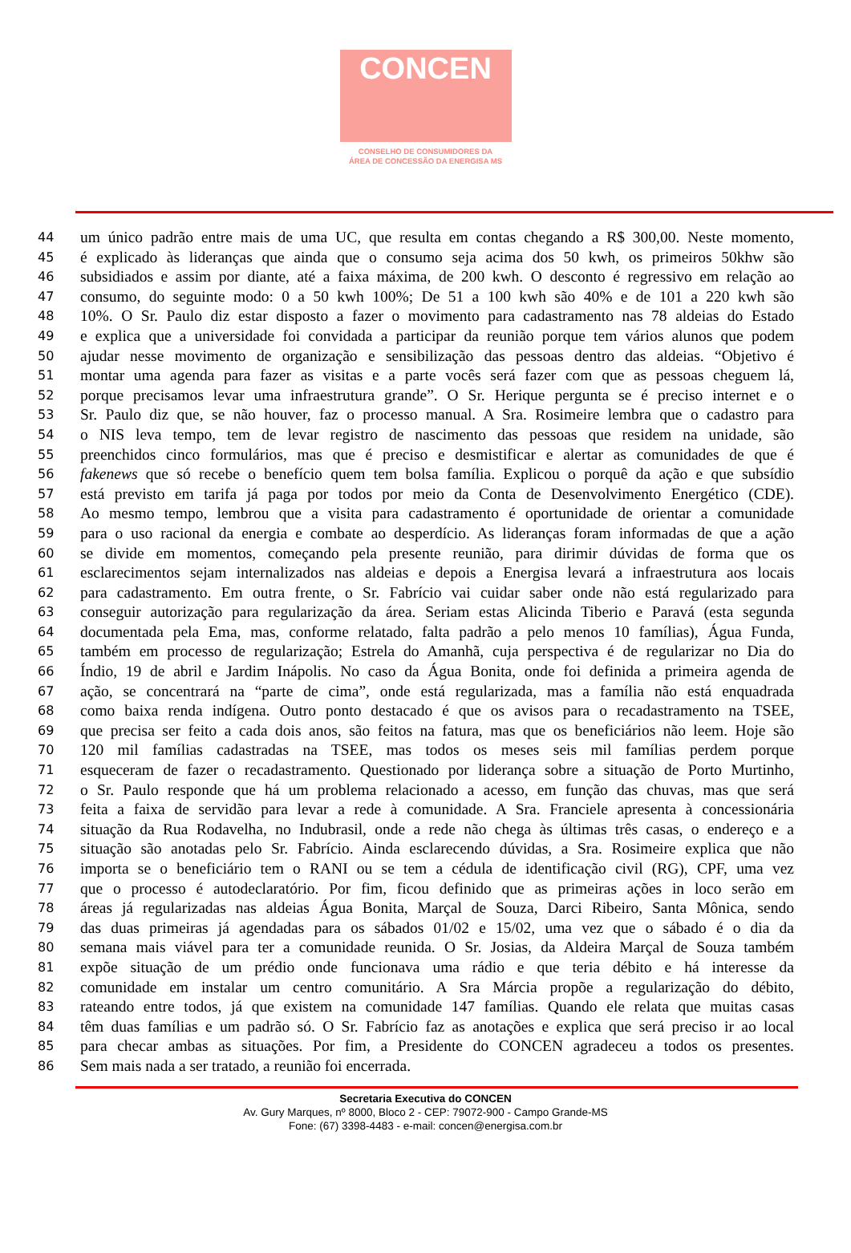CONCEN
CONSELHO DE CONSUMIDORES DA
ÁREA DE CONCESSÃO DA ENERGISA MS
44 um único padrão entre mais de uma UC, que resulta em contas chegando a R$ 300,00. Neste momento,
45 é explicado às lideranças que ainda que o consumo seja acima dos 50 kwh, os primeiros 50khw são
46 subsidiados e assim por diante, até a faixa máxima, de 200 kwh. O desconto é regressivo em relação ao
47 consumo, do seguinte modo: 0 a 50 kwh 100%; De 51 a 100 kwh são 40% e de 101 a 220 kwh são
48 10%. O Sr. Paulo diz estar disposto a fazer o movimento para cadastramento nas 78 aldeias do Estado
49 e explica que a universidade foi convidada a participar da reunião porque tem vários alunos que podem
50 ajudar nesse movimento de organização e sensibilização das pessoas dentro das aldeias. “Objetivo é
51 montar uma agenda para fazer as visitas e a parte vocês será fazer com que as pessoas cheguem lá,
52 porque precisamos levar uma infraestrutura grande”. O Sr. Herique pergunta se é preciso internet e o
53 Sr. Paulo diz que, se não houver, faz o processo manual. A Sra. Rosimeire lembra que o cadastro para
54 o NIS leva tempo, tem de levar registro de nascimento das pessoas que residem na unidade, são
55 preenchidos cinco formulários, mas que é preciso e desmistificar e alertar as comunidades de que é
56 fakenews que só recebe o benefício quem tem bolsa família. Explicou o porquê da ação e que subsídio
57 está previsto em tarifa já paga por todos por meio da Conta de Desenvolvimento Energético (CDE).
58 Ao mesmo tempo, lembrou que a visita para cadastramento é oportunidade de orientar a comunidade
59 para o uso racional da energia e combate ao desperdício. As lideranças foram informadas de que a ação
60 se divide em momentos, começando pela presente reunião, para dirimir dúvidas de forma que os
61 esclarecimentos sejam internalizados nas aldeias e depois a Energisa levará a infraestrutura aos locais
62 para cadastramento. Em outra frente, o Sr. Fabrício vai cuidar saber onde não está regularizado para
63 conseguir autorização para regularização da área. Seriam estas Alicinda Tiberio e Paravá (esta segunda
64 documentada pela Ema, mas, conforme relatado, falta padrão a pelo menos 10 famílias), Água Funda,
65 também em processo de regularização; Estrela do Amanhã, cuja perspectiva é de regularizar no Dia do
66 Índio, 19 de abril e Jardim Inápolis. No caso da Água Bonita, onde foi definida a primeira agenda de
67 ação, se concentrará na “parte de cima”, onde está regularizada, mas a família não está enquadrada
68 como baixa renda indígena. Outro ponto destacado é que os avisos para o recadastramento na TSEE,
69 que precisa ser feito a cada dois anos, são feitos na fatura, mas que os beneficiários não leem. Hoje são
70 120 mil famílias cadastradas na TSEE, mas todos os meses seis mil famílias perdem porque
71 esqueceram de fazer o recadastramento. Questionado por liderança sobre a situação de Porto Murtinho,
72 o Sr. Paulo responde que há um problema relacionado a acesso, em função das chuvas, mas que será
73 feita a faixa de servidão para levar a rede à comunidade. A Sra. Franciele apresenta à concessionária
74 situação da Rua Rodavelha, no Indubrasil, onde a rede não chega às últimas três casas, o endereço e a
75 situação são anotadas pelo Sr. Fabrício. Ainda esclarecendo dúvidas, a Sra. Rosimeire explica que não
76 importa se o beneficiário tem o RANI ou se tem a cédula de identificação civil (RG), CPF, uma vez
77 que o processo é autodeclaratório. Por fim, ficou definido que as primeiras ações in loco serão em
78 áreas já regularizadas nas aldeias Água Bonita, Marçal de Souza, Darci Ribeiro, Santa Mônica, sendo
79 das duas primeiras já agendadas para os sábados 01/02 e 15/02, uma vez que o sábado é o dia da
80 semana mais viável para ter a comunidade reunida. O Sr. Josias, da Aldeira Marçal de Souza também
81 expõe situação de um prédio onde funcionava uma rádio e que teria débito e há interesse da
82 comunidade em instalar um centro comunitário. A Sra Márcia propõe a regularização do débito,
83 rateando entre todos, já que existem na comunidade 147 famílias. Quando ele relata que muitas casas
84 têm duas famílias e um padrão só. O Sr. Fabrício faz as anotações e explica que será preciso ir ao local
85 para checar ambas as situações. Por fim, a Presidente do CONCEN agradeceu a todos os presentes.
86 Sem mais nada a ser tratado, a reunião foi encerrada.
Secretaria Executiva do CONCEN
Av. Gury Marques, nº 8000, Bloco 2 - CEP: 79072-900 - Campo Grande-MS
Fone: (67) 3398-4483 - e-mail: concen@energisa.com.br